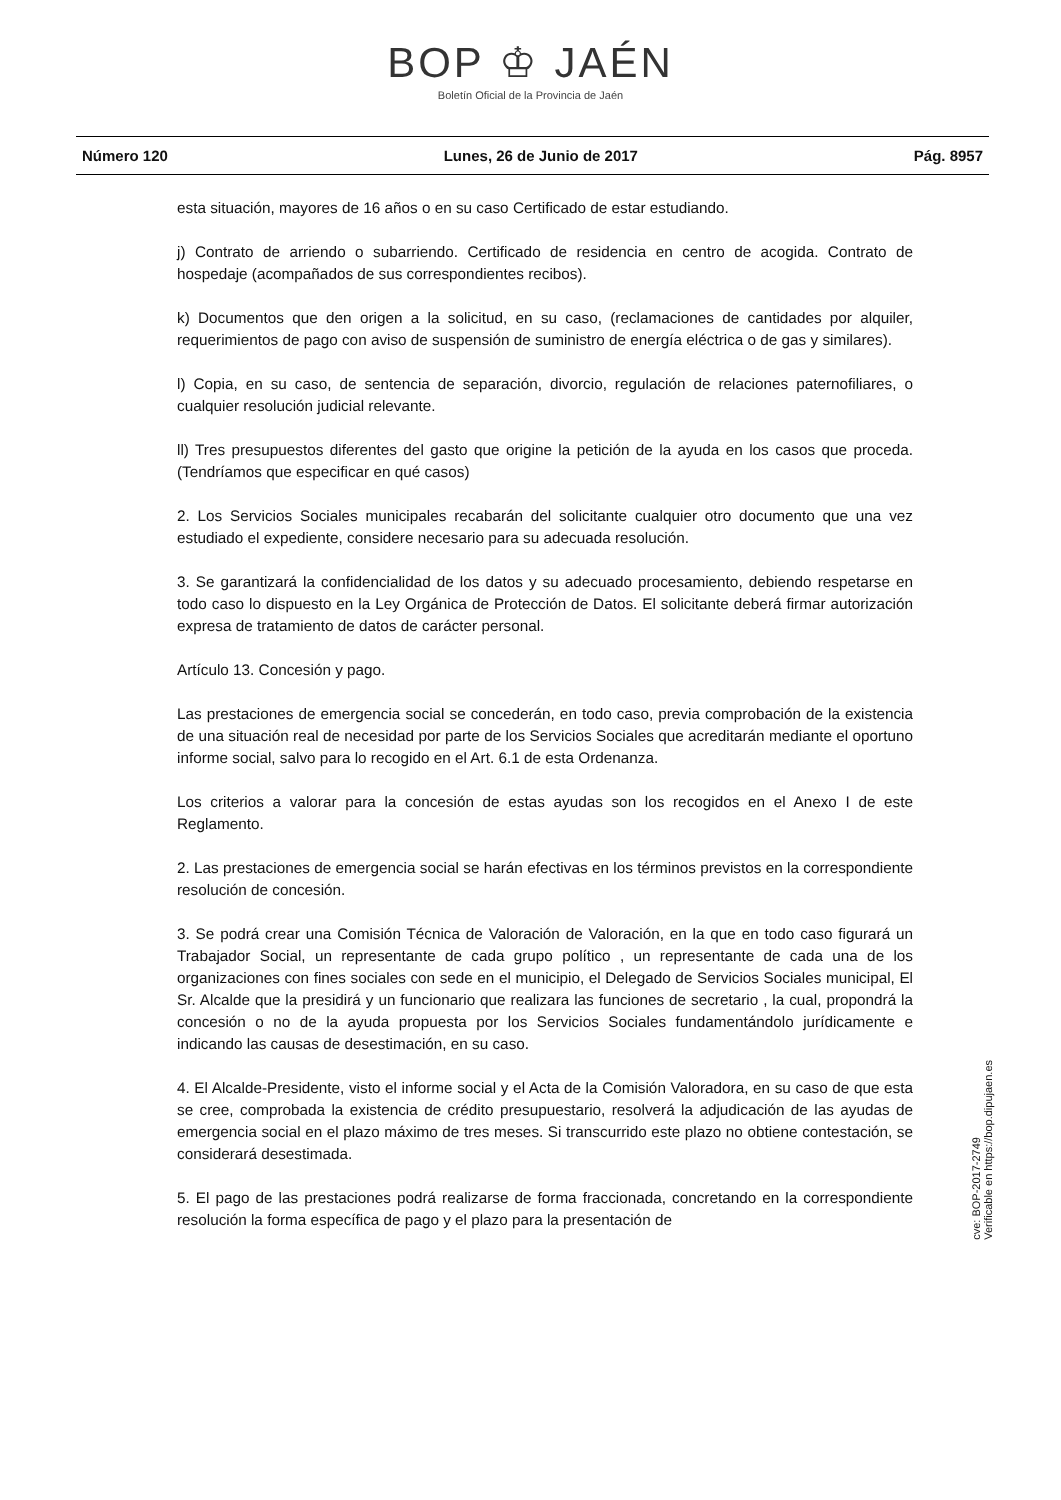BOP ♔ JAÉN
Boletín Oficial de la Provincia de Jaén
Número 120 Lunes, 26 de Junio de 2017 Pág. 8957
esta situación, mayores de 16 años o en su caso Certificado de estar estudiando.
j) Contrato de arriendo o subarriendo. Certificado de residencia en centro de acogida. Contrato de hospedaje (acompañados de sus correspondientes recibos).
k) Documentos que den origen a la solicitud, en su caso, (reclamaciones de cantidades por alquiler, requerimientos de pago con aviso de suspensión de suministro de energía eléctrica o de gas y similares).
l) Copia, en su caso, de sentencia de separación, divorcio, regulación de relaciones paternofiliares, o cualquier resolución judicial relevante.
ll) Tres presupuestos diferentes del gasto que origine la petición de la ayuda en los casos que proceda. (Tendríamos que especificar en qué casos)
2. Los Servicios Sociales municipales recabarán del solicitante cualquier otro documento que una vez estudiado el expediente, considere necesario para su adecuada resolución.
3. Se garantizará la confidencialidad de los datos y su adecuado procesamiento, debiendo respetarse en todo caso lo dispuesto en la Ley Orgánica de Protección de Datos. El solicitante deberá firmar autorización expresa de tratamiento de datos de carácter personal.
Artículo 13. Concesión y pago.
Las prestaciones de emergencia social se concederán, en todo caso, previa comprobación de la existencia de una situación real de necesidad por parte de los Servicios Sociales que acreditarán mediante el oportuno informe social, salvo para lo recogido en el Art. 6.1 de esta Ordenanza.
Los criterios a valorar para la concesión de estas ayudas son los recogidos en el Anexo I de este Reglamento.
2. Las prestaciones de emergencia social se harán efectivas en los términos previstos en la correspondiente resolución de concesión.
3. Se podrá crear una Comisión Técnica de Valoración de Valoración, en la que en todo caso figurará un Trabajador Social, un representante de cada grupo político , un representante de cada una de los organizaciones con fines sociales con sede en el municipio, el Delegado de Servicios Sociales municipal, El Sr. Alcalde que la presidirá y un funcionario que realizara las funciones de secretario , la cual, propondrá la concesión o no de la ayuda propuesta por los Servicios Sociales fundamentándolo jurídicamente e indicando las causas de desestimación, en su caso.
4. El Alcalde-Presidente, visto el informe social y el Acta de la Comisión Valoradora, en su caso de que esta se cree, comprobada la existencia de crédito presupuestario, resolverá la adjudicación de las ayudas de emergencia social en el plazo máximo de tres meses. Si transcurrido este plazo no obtiene contestación, se considerará desestimada.
5. El pago de las prestaciones podrá realizarse de forma fraccionada, concretando en la correspondiente resolución la forma específica de pago y el plazo para la presentación de
cve: BOP-2017-2749
Verificable en https://bop.dipujaen.es